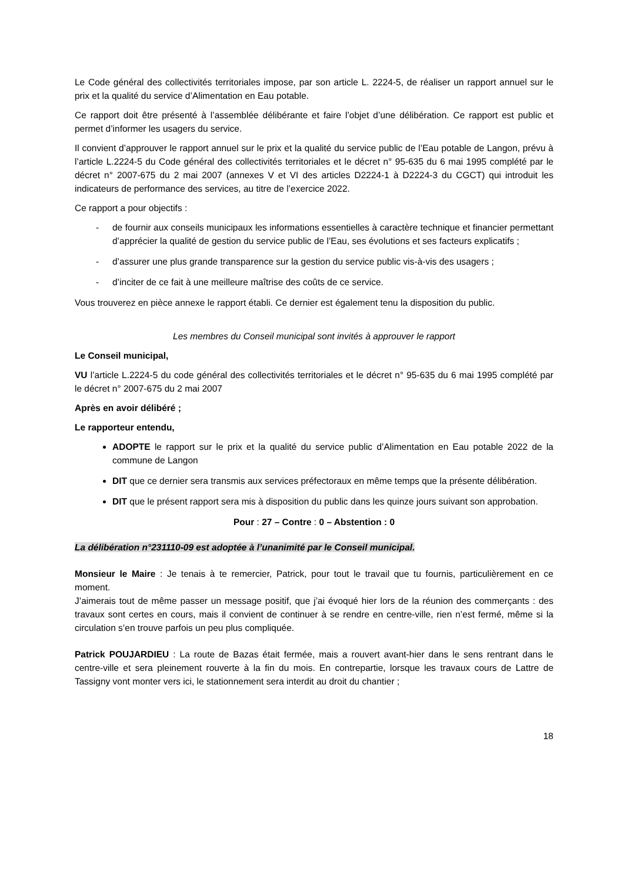Le Code général des collectivités territoriales impose, par son article L. 2224-5, de réaliser un rapport annuel sur le prix et la qualité du service d’Alimentation en Eau potable.
Ce rapport doit être présenté à l’assemblée délibérante et faire l’objet d’une délibération. Ce rapport est public et permet d’informer les usagers du service.
Il convient d’approuver le rapport annuel sur le prix et la qualité du service public de l’Eau potable de Langon, prévu à l’article L.2224-5 du Code général des collectivités territoriales et le décret n° 95-635 du 6 mai 1995 complété par le décret n° 2007-675 du 2 mai 2007 (annexes V et VI des articles D2224-1 à D2224-3 du CGCT) qui introduit les indicateurs de performance des services, au titre de l’exercice 2022.
Ce rapport a pour objectifs :
- de fournir aux conseils municipaux les informations essentielles à caractère technique et financier permettant d’apprécier la qualité de gestion du service public de l’Eau, ses évolutions et ses facteurs explicatifs ;
- d’assurer une plus grande transparence sur la gestion du service public vis-à-vis des usagers ;
- d’inciter de ce fait à une meilleure maîtrise des coûts de ce service.
Vous trouverez en pièce annexe le rapport établi. Ce dernier est également tenu la disposition du public.
Les membres du Conseil municipal sont invités à approuver le rapport
Le Conseil municipal,
VU l’article L.2224-5 du code général des collectivités territoriales et le décret n° 95-635 du 6 mai 1995 complété par le décret n° 2007-675 du 2 mai 2007
Après en avoir délibéré ;
Le rapporteur entendu,
ADOPTE le rapport sur le prix et la qualité du service public d’Alimentation en Eau potable 2022 de la commune de Langon
DIT que ce dernier sera transmis aux services préfectoraux en même temps que la présente délibération.
DIT que le présent rapport sera mis à disposition du public dans les quinze jours suivant son approbation.
Pour : 27 – Contre : 0 – Abstention : 0
La délibération n°231110-09 est adoptée à l’unanimité par le Conseil municipal.
Monsieur le Maire : Je tenais à te remercier, Patrick, pour tout le travail que tu fournis, particulièrement en ce moment.
J’aimerais tout de même passer un message positif, que j’ai évoqué hier lors de la réunion des commerçants : des travaux sont certes en cours, mais il convient de continuer à se rendre en centre-ville, rien n’est fermé, même si la circulation s’en trouve parfois un peu plus compliquée.
Patrick POUJARDIEU : La route de Bazas était fermée, mais a rouvert avant-hier dans le sens rentrant dans le centre-ville et sera pleinement rouverte à la fin du mois. En contrepartie, lorsque les travaux cours de Lattre de Tassigny vont monter vers ici, le stationnement sera interdit au droit du chantier ;
18